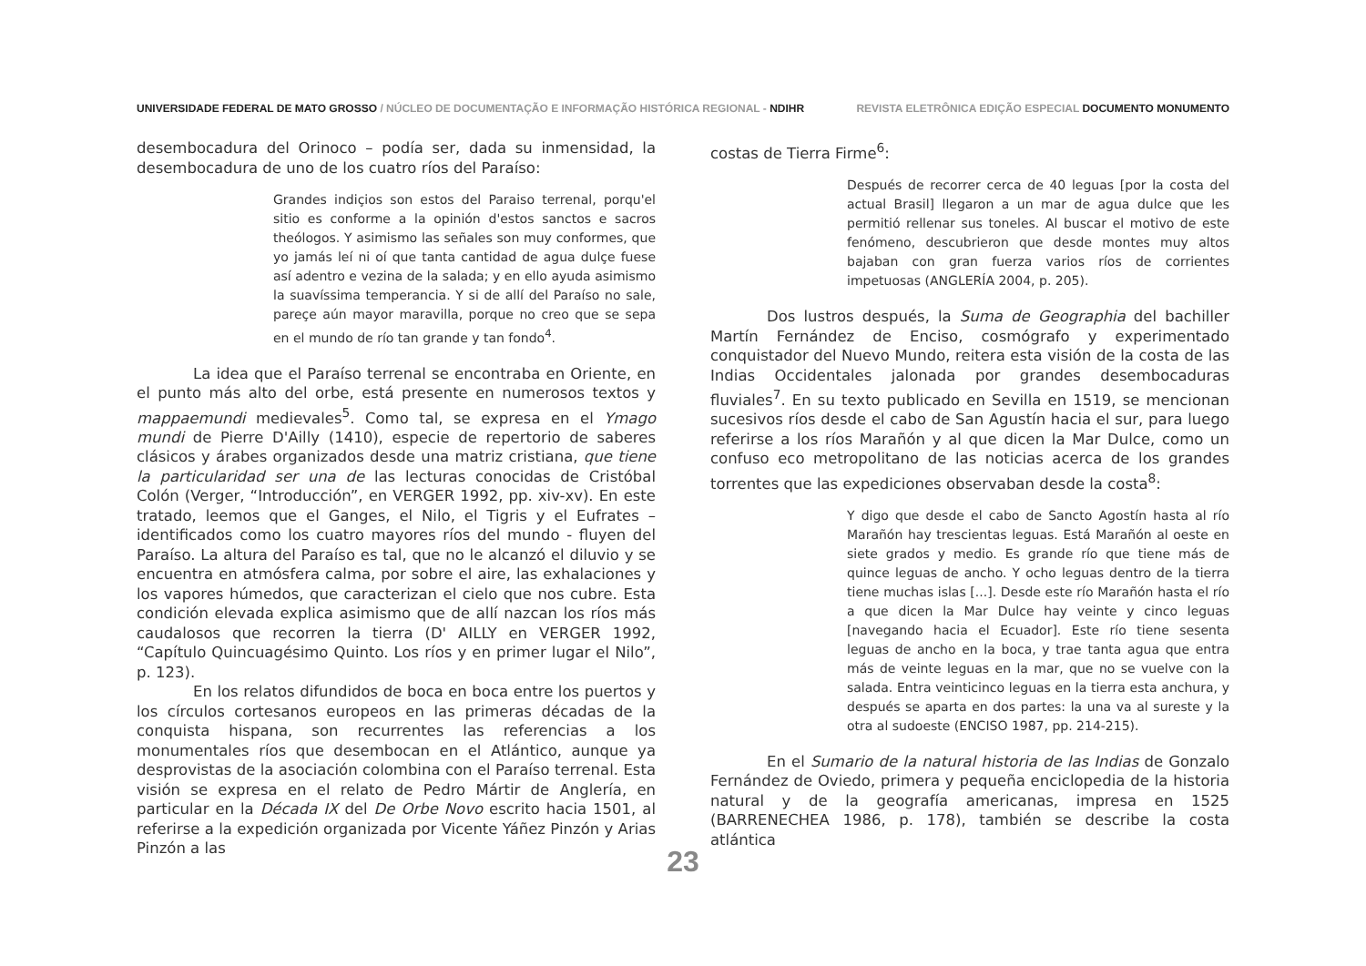UNIVERSIDADE FEDERAL DE MATO GROSSO / NÚCLEO DE DOCUMENTAÇÃO E INFORMAÇÃO HISTÓRICA REGIONAL - NDIHR
REVISTA ELETRÔNICA EDIÇÃO ESPECIAL DOCUMENTO MONUMENTO
desembocadura del Orinoco – podía ser, dada su inmensidad, la desembocadura de uno de los cuatro ríos del Paraíso:
Grandes indiçios son estos del Paraiso terrenal, porqu'el sitio es conforme a la opinión d'estos sanctos e sacros theólogos. Y asimismo las señales son muy conformes, que yo jamás leí ni oí que tanta cantidad de agua dulçe fuese así adentro e vezina de la salada; y en ello ayuda asimismo la suavíssima temperancia. Y si de allí del Paraíso no sale, pareçe aún mayor maravilla, porque no creo que se sepa en el mundo de río tan grande y tan fondo<sup>4</sup>.
La idea que el Paraíso terrenal se encontraba en Oriente, en el punto más alto del orbe, está presente en numerosos textos y mappaemundi medievales<sup>5</sup>. Como tal, se expresa en el Ymago mundi de Pierre D'Ailly (1410), especie de repertorio de saberes clásicos y árabes organizados desde una matriz cristiana, que tiene la particularidad ser una de las lecturas conocidas de Cristóbal Colón (Verger, “Introducción”, en VERGER 1992, pp. xiv-xv). En este tratado, leemos que el Ganges, el Nilo, el Tigris y el Eufrates – identificados como los cuatro mayores ríos del mundo - fluyen del Paraíso. La altura del Paraíso es tal, que no le alcanzó el diluvio y se encuentra en atmósfera calma, por sobre el aire, las exhalaciones y los vapores húmedos, que caracterizan el cielo que nos cubre. Esta condición elevada explica asimismo que de allí nazcan los ríos más caudalosos que recorren la tierra (D' AILLY en VERGER 1992, “Capítulo Quincuagésimo Quinto. Los ríos y en primer lugar el Nilo”, p. 123).
En los relatos difundidos de boca en boca entre los puertos y los círculos cortesanos europeos en las primeras décadas de la conquista hispana, son recurrentes las referencias a los monumentales ríos que desembocan en el Atlántico, aunque ya desprovistas de la asociación colombina con el Paraíso terrenal. Esta visión se expresa en el relato de Pedro Mártir de Anglería, en particular en la Década IX del De Orbe Novo escrito hacia 1501, al referirse a la expedición organizada por Vicente Yáñez Pinzón y Arias Pinzón a las
costas de Tierra Firme<sup>6</sup>:
Después de recorrer cerca de 40 leguas [por la costa del actual Brasil] llegaron a un mar de agua dulce que les permitió rellenar sus toneles. Al buscar el motivo de este fenómeno, descubrieron que desde montes muy altos bajaban con gran fuerza varios ríos de corrientes impetuosas (ANGLERÍA 2004, p. 205).
Dos lustros después, la Suma de Geographia del bachiller Martín Fernández de Enciso, cosmógrafo y experimentado conquistador del Nuevo Mundo, reitera esta visión de la costa de las Indias Occidentales jalonada por grandes desembocaduras fluviales<sup>7</sup>. En su texto publicado en Sevilla en 1519, se mencionan sucesivos ríos desde el cabo de San Agustín hacia el sur, para luego referirse a los ríos Marañón y al que dicen la Mar Dulce, como un confuso eco metropolitano de las noticias acerca de los grandes torrentes que las expediciones observaban desde la costa<sup>8</sup>:
Y digo que desde el cabo de Sancto Agostín hasta al río Marañón hay trescientas leguas. Está Marañón al oeste en siete grados y medio. Es grande río que tiene más de quince leguas de ancho. Y ocho leguas dentro de la tierra tiene muchas islas [...]. Desde este río Marañón hasta el río a que dicen la Mar Dulce hay veinte y cinco leguas [navegando hacia el Ecuador]. Este río tiene sesenta leguas de ancho en la boca, y trae tanta agua que entra más de veinte leguas en la mar, que no se vuelve con la salada. Entra veinticinco leguas en la tierra esta anchura, y después se aparta en dos partes: la una va al sureste y la otra al sudoeste (ENCISO 1987, pp. 214-215).
En el Sumario de la natural historia de las Indias de Gonzalo Fernández de Oviedo, primera y pequeña enciclopedia de la historia natural y de la geografía americanas, impresa en 1525 (BARRENECHEA 1986, p. 178), también se describe la costa atlántica
23